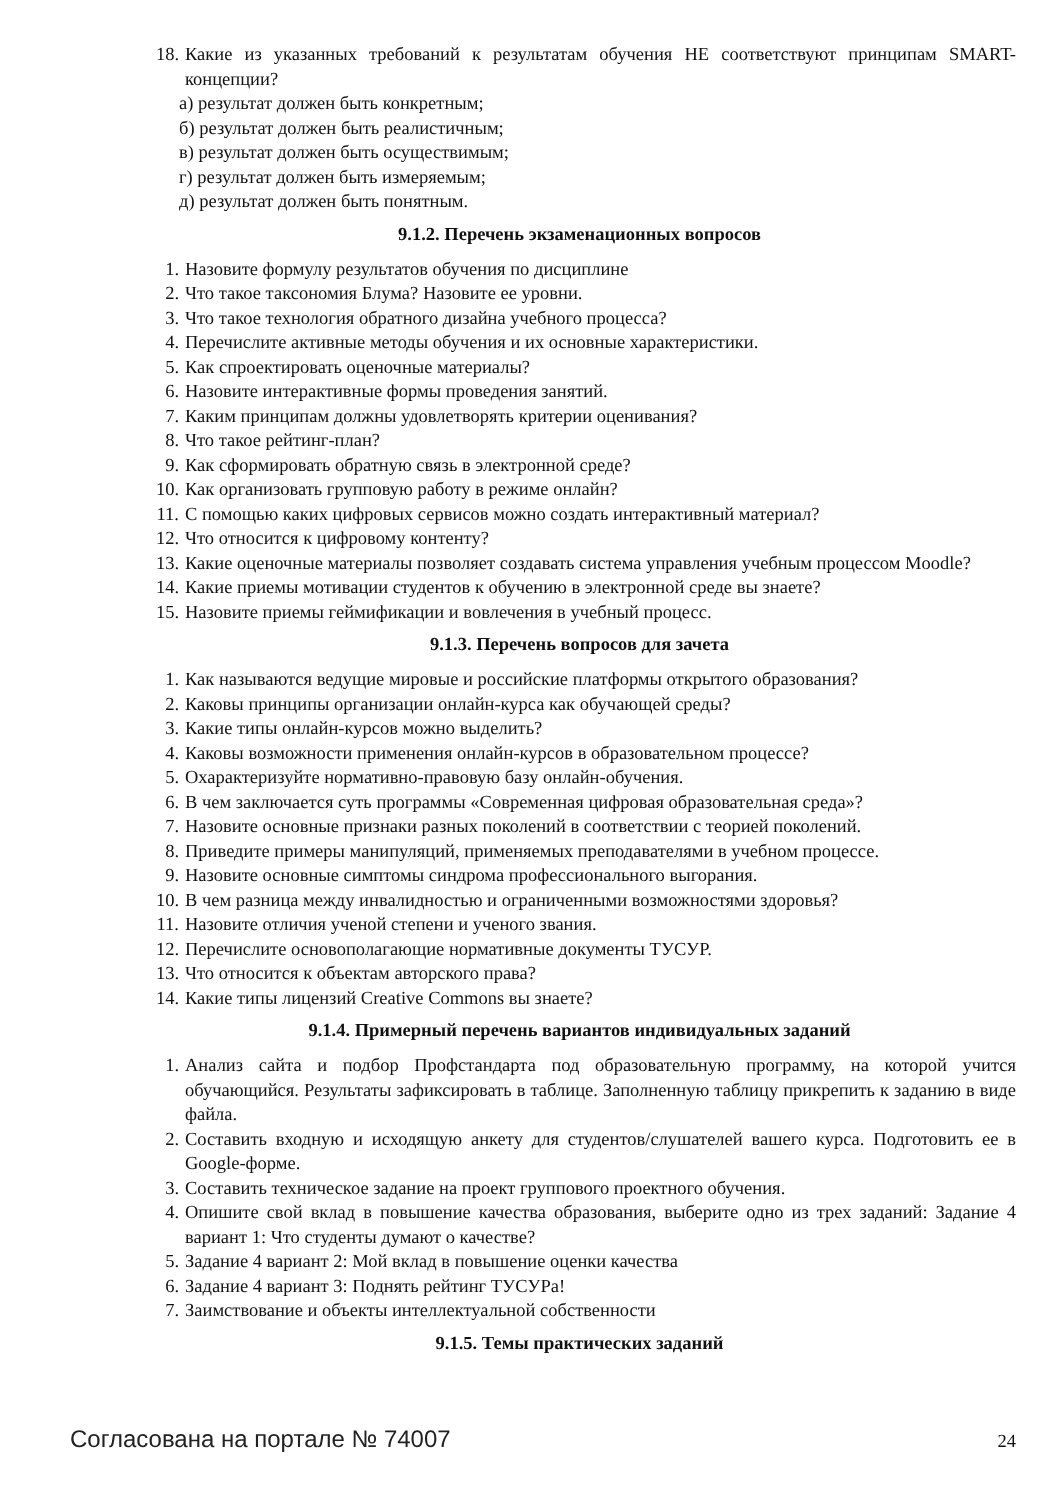18. Какие из указанных требований к результатам обучения НЕ соответствуют принципам SMART-концепции?
а) результат должен быть конкретным;
б) результат должен быть реалистичным;
в) результат должен быть осуществимым;
г) результат должен быть измеряемым;
д) результат должен быть понятным.
9.1.2. Перечень экзаменационных вопросов
1. Назовите формулу результатов обучения по дисциплине
2. Что такое таксономия Блума? Назовите ее уровни.
3. Что такое технология обратного дизайна учебного процесса?
4. Перечислите активные методы обучения и их основные характеристики.
5. Как спроектировать оценочные материалы?
6. Назовите интерактивные формы проведения занятий.
7. Каким принципам должны удовлетворять критерии оценивания?
8. Что такое рейтинг-план?
9. Как сформировать обратную связь в электронной среде?
10. Как организовать групповую работу в режиме онлайн?
11. С помощью каких цифровых сервисов можно создать интерактивный материал?
12. Что относится к цифровому контенту?
13. Какие оценочные материалы позволяет создавать система управления учебным процессом Moodle?
14. Какие приемы мотивации студентов к обучению в электронной среде вы знаете?
15. Назовите приемы геймификации и вовлечения в учебный процесс.
9.1.3. Перечень вопросов для зачета
1. Как называются ведущие мировые и российские платформы открытого образования?
2. Каковы принципы организации онлайн-курса как обучающей среды?
3. Какие типы онлайн-курсов можно выделить?
4. Каковы возможности применения онлайн-курсов в образовательном процессе?
5. Охарактеризуйте нормативно-правовую базу онлайн-обучения.
6. В чем заключается суть программы «Современная цифровая образовательная среда»?
7. Назовите основные признаки разных поколений в соответствии с теорией поколений.
8. Приведите примеры манипуляций, применяемых преподавателями в учебном процессе.
9. Назовите основные симптомы синдрома профессионального выгорания.
10. В чем разница между инвалидностью и ограниченными возможностями здоровья?
11. Назовите отличия ученой степени и ученого звания.
12. Перечислите основополагающие нормативные документы ТУСУР.
13. Что относится к объектам авторского права?
14. Какие типы лицензий Creative Commons вы знаете?
9.1.4. Примерный перечень вариантов индивидуальных заданий
1. Анализ сайта и подбор Профстандарта под образовательную программу, на которой учится обучающийся. Результаты зафиксировать в таблице. Заполненную таблицу прикрепить к заданию в виде файла.
2. Составить входную и исходящую анкету для студентов/слушателей вашего курса. Подготовить ее в Google-форме.
3. Составить техническое задание на проект группового проектного обучения.
4. Опишите свой вклад в повышение качества образования, выберите одно из трех заданий: Задание 4 вариант 1: Что студенты думают о качестве?
5. Задание 4 вариант 2: Мой вклад в повышение оценки качества
6. Задание 4 вариант 3: Поднять рейтинг ТУСУРа!
7. Заимствование и объекты интеллектуальной собственности
9.1.5. Темы практических заданий
Согласована на портале № 74007 24